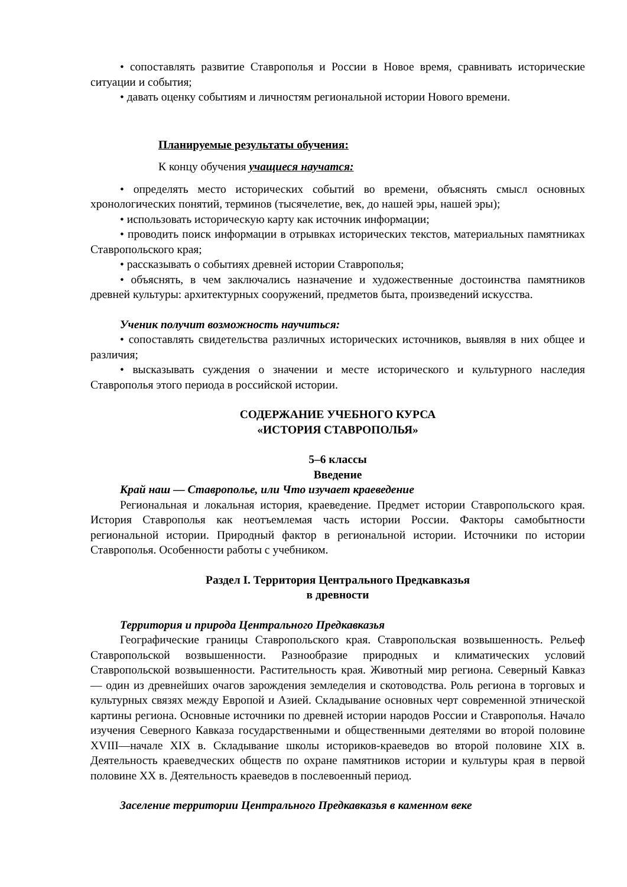• сопоставлять развитие Ставрополья и России в Новое время, сравнивать исторические ситуации и события;
• давать оценку событиям и личностям региональной истории Нового времени.
Планируемые результаты обучения:
К концу обучения учащиеся научатся:
• определять место исторических событий во времени, объяснять смысл основных хронологических понятий, терминов (тысячелетие, век, до нашей эры, нашей эры);
• использовать историческую карту как источник информации;
• проводить поиск информации в отрывках исторических текстов, материальных памятниках Ставропольского края;
• рассказывать о событиях древней истории Ставрополья;
• объяснять, в чем заключались назначение и художественные достоинства памятников древней культуры: архитектурных сооружений, предметов быта, произведений искусства.
Ученик получит возможность научиться:
• сопоставлять свидетельства различных исторических источников, выявляя в них общее и различия;
• высказывать суждения о значении и месте исторического и культурного наследия Ставрополья этого периода в российской истории.
СОДЕРЖАНИЕ УЧЕБНОГО КУРСА
«ИСТОРИЯ СТАВРОПОЛЬЯ»
5–6 классы
Введение
Край наш — Ставрополье, или Что изучает краеведение
Региональная и локальная история, краеведение. Предмет истории Ставропольского края. История Ставрополья как неотъемлемая часть истории России. Факторы самобытности региональной истории. Природный фактор в региональной истории. Источники по истории Ставрополья. Особенности работы с учебником.
Раздел I. Территория Центрального Предкавказья
в древности
Территория и природа Центрального Предкавказья
Географические границы Ставропольского края. Ставропольская возвышенность. Рельеф Ставропольской возвышенности. Разнообразие природных и климатических условий Ставропольской возвышенности. Растительность края. Животный мир региона. Северный Кавказ — один из древнейших очагов зарождения земледелия и скотоводства. Роль региона в торговых и культурных связях между Европой и Азией. Складывание основных черт современной этнической картины региона. Основные источники по древней истории народов России и Ставрополья. Начало изучения Северного Кавказа государственными и общественными деятелями во второй половине XVIII—начале XIX в. Складывание школы историков-краеведов во второй половине XIX в. Деятельность краеведческих обществ по охране памятников истории и культуры края в первой половине XX в. Деятельность краеведов в послевоенный период.
Заселение территории Центрального Предкавказья в каменном веке